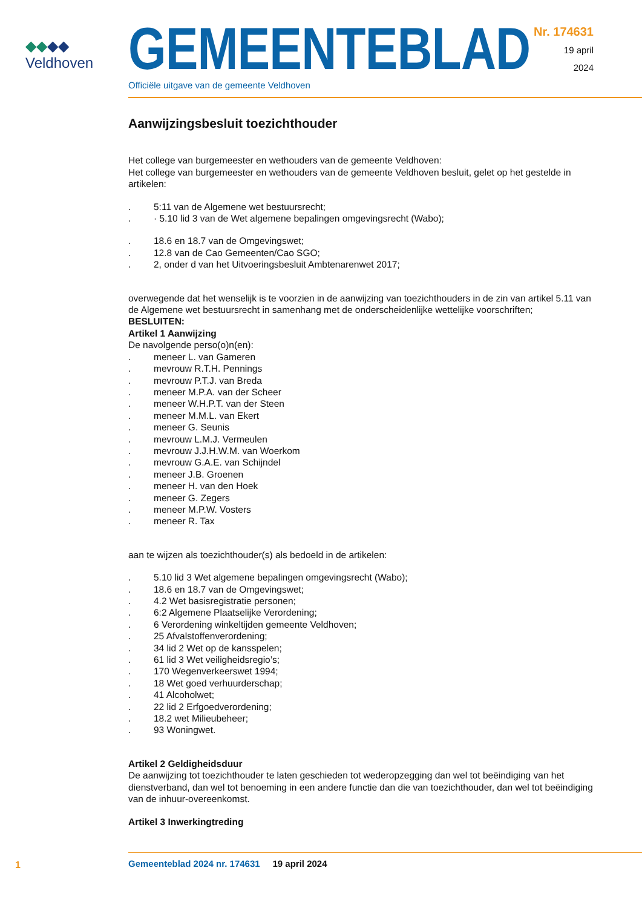◆◆◆◆
Veldhoven
GEMEENTEBLAD
Officiële uitgave van de gemeente Veldhoven
Nr. 174631
19 april
2024
Aanwijzingsbesluit toezichthouder
Het college van burgemeester en wethouders van de gemeente Veldhoven:
Het college van burgemeester en wethouders van de gemeente Veldhoven besluit, gelet op het gestelde in artikelen:
. 5:11 van de Algemene wet bestuursrecht;
. · 5.10 lid 3 van de Wet algemene bepalingen omgevingsrecht (Wabo);
. 18.6 en 18.7 van de Omgevingswet;
. 12.8 van de Cao Gemeenten/Cao SGO;
. 2, onder d van het Uitvoeringsbesluit Ambtenarenwet 2017;
overwegende dat het wenselijk is te voorzien in de aanwijzing van toezichthouders in de zin van artikel 5.11 van de Algemene wet bestuursrecht in samenhang met de onderscheidenlijke wettelijke voorschriften;
BESLUITEN:
Artikel 1 Aanwijzing
De navolgende perso(o)n(en):
. meneer L. van Gameren
. mevrouw R.T.H. Pennings
. mevrouw P.T.J. van Breda
. meneer M.P.A. van der Scheer
. meneer W.H.P.T. van der Steen
. meneer M.M.L. van Ekert
. meneer G. Seunis
. mevrouw L.M.J. Vermeulen
. mevrouw J.J.H.W.M. van Woerkom
. mevrouw G.A.E. van Schijndel
. meneer J.B. Groenen
. meneer H. van den Hoek
. meneer G. Zegers
. meneer M.P.W. Vosters
. meneer R. Tax
aan te wijzen als toezichthouder(s) als bedoeld in de artikelen:
. 5.10 lid 3 Wet algemene bepalingen omgevingsrecht (Wabo);
. 18.6 en 18.7 van de Omgevingswet;
. 4.2 Wet basisregistratie personen;
. 6:2 Algemene Plaatselijke Verordening;
. 6 Verordening winkeltijden gemeente Veldhoven;
. 25 Afvalstoffenverordening;
. 34 lid 2 Wet op de kansspelen;
. 61 lid 3 Wet veiligheidsregio’s;
. 170 Wegenverkeerswet 1994;
. 18 Wet goed verhuurderschap;
. 41 Alcoholwet;
. 22 lid 2 Erfgoedverordening;
. 18.2 wet Milieubeheer;
. 93 Woningwet.
Artikel 2 Geldigheidsduur
De aanwijzing tot toezichthouder te laten geschieden tot wederopzegging dan wel tot beëindiging van het dienstverband, dan wel tot benoeming in een andere functie dan die van toezichthouder, dan wel tot beëindiging van de inhuur-overeenkomst.
Artikel 3 Inwerkingtreding
1
Gemeenteblad 2024 nr. 174631 19 april 2024